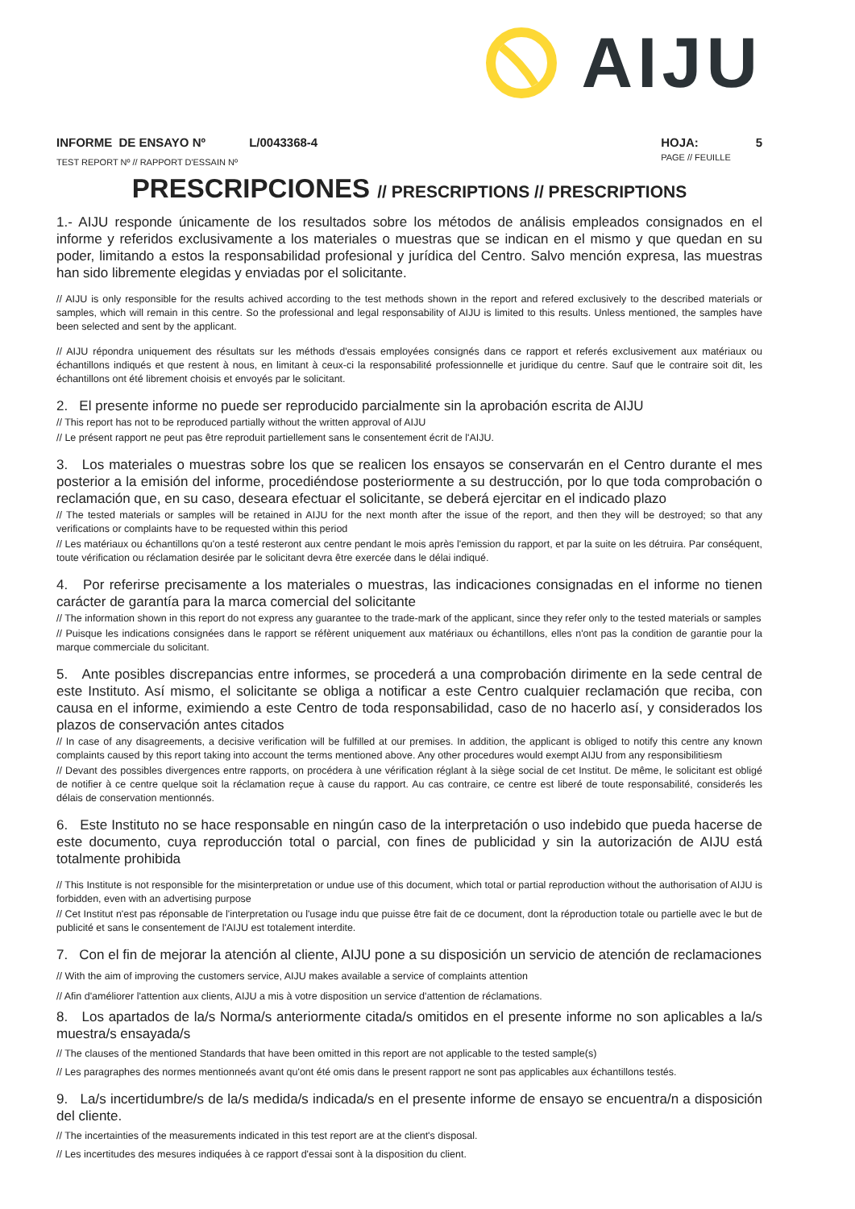AIJU
INFORME DE ENSAYO Nº L/0043368-4
TEST REPORT Nº // RAPPORT D'ESSAIN Nº
HOJA: 5
PAGE // FEUILLE
PRESCRIPCIONES // PRESCRIPTIONS // PRESCRIPTIONS
1.- AIJU responde únicamente de los resultados sobre los métodos de análisis empleados consignados en el informe y referidos exclusivamente a los materiales o muestras que se indican en el mismo y que quedan en su poder, limitando a estos la responsabilidad profesional y jurídica del Centro. Salvo mención expresa, las muestras han sido libremente elegidas y enviadas por el solicitante.
// AIJU is only responsible for the results achived according to the test methods shown in the report and refered exclusively to the described materials or samples, which will remain in this centre. So the professional and legal responsability of AIJU is limited to this results. Unless mentioned, the samples have been selected and sent by the applicant.
// AIJU répondra uniquement des résultats sur les méthods d'essais employées consignés dans ce rapport et referés exclusivement aux matériaux ou échantillons indiqués et que restent à nous, en limitant à ceux-ci la responsabilité professionnelle et juridique du centre. Sauf que le contraire soit dit, les échantillons ont été librement choisis et envoyés par le solicitant.
2. El presente informe no puede ser reproducido parcialmente sin la aprobación escrita de AIJU
// This report has not to be reproduced partially without the written approval of AIJU
// Le présent rapport ne peut pas être reproduit partiellement sans le consentement écrit de l'AIJU.
3. Los materiales o muestras sobre los que se realicen los ensayos se conservarán en el Centro durante el mes posterior a la emisión del informe, procediéndose posteriormente a su destrucción, por lo que toda comprobación o reclamación que, en su caso, deseara efectuar el solicitante, se deberá ejercitar en el indicado plazo
// The tested materials or samples will be retained in AIJU for the next month after the issue of the report, and then they will be destroyed; so that any verifications or complaints have to be requested within this period
// Les matériaux ou échantillons qu'on a testé resteront aux centre pendant le mois après l'emission du rapport, et par la suite on les détruira. Par conséquent, toute vérification ou réclamation desirée par le solicitant devra être exercée dans le délai indiqué.
4. Por referirse precisamente a los materiales o muestras, las indicaciones consignadas en el informe no tienen carácter de garantía para la marca comercial del solicitante
// The information shown in this report do not express any guarantee to the trade-mark of the applicant, since they refer only to the tested materials or samples
// Puisque les indications consignées dans le rapport se réfèrent uniquement aux matériaux ou échantillons, elles n'ont pas la condition de garantie pour la marque commerciale du solicitant.
5. Ante posibles discrepancias entre informes, se procederá a una comprobación dirimente en la sede central de este Instituto. Así mismo, el solicitante se obliga a notificar a este Centro cualquier reclamación que reciba, con causa en el informe, eximiendo a este Centro de toda responsabilidad, caso de no hacerlo así, y considerados los plazos de conservación antes citados
// In case of any disagreements, a decisive verification will be fulfilled at our premises. In addition, the applicant is obliged to notify this centre any known complaints caused by this report taking into account the terms mentioned above. Any other procedures would exempt AIJU from any responsibilitiesm
// Devant des possibles divergences entre rapports, on procédera à une vérification réglant à la siège social de cet Institut. De même, le solicitant est obligé de notifier à ce centre quelque soit la réclamation reçue à cause du rapport. Au cas contraire, ce centre est liberé de toute responsabilité, considerés les délais de conservation mentionnés.
6. Este Instituto no se hace responsable en ningún caso de la interpretación o uso indebido que pueda hacerse de este documento, cuya reproducción total o parcial, con fines de publicidad y sin la autorización de AIJU está totalmente prohibida
// This Institute is not responsible for the misinterpretation or undue use of this document, which total or partial reproduction without the authorisation of AIJU is forbidden, even with an advertising purpose
// Cet Institut n'est pas réponsable de l'interpretation ou l'usage indu que puisse être fait de ce document, dont la réproduction totale ou partielle avec le but de publicité et sans le consentement de l'AIJU est totalement interdite.
7. Con el fin de mejorar la atención al cliente, AIJU pone a su disposición un servicio de atención de reclamaciones
// With the aim of improving the customers service, AIJU makes available a service of complaints attention
// Afin d'améliorer l'attention aux clients, AIJU a mis à votre disposition un service d'attention de réclamations.
8. Los apartados de la/s Norma/s anteriormente citada/s omitidos en el presente informe no son aplicables a la/s muestra/s ensayada/s
// The clauses of the mentioned Standards that have been omitted in this report are not applicable to the tested sample(s)
// Les paragraphes des normes mentionneés avant qu'ont été omis dans le present rapport ne sont pas applicables aux échantillons testés.
9. La/s incertidumbre/s de la/s medida/s indicada/s en el presente informe de ensayo se encuentra/n a disposición del cliente.
// The incertainties of the measurements indicated in this test report are at the client's disposal.
// Les incertitudes des mesures indiquées à ce rapport d'essai sont à la disposition du client.